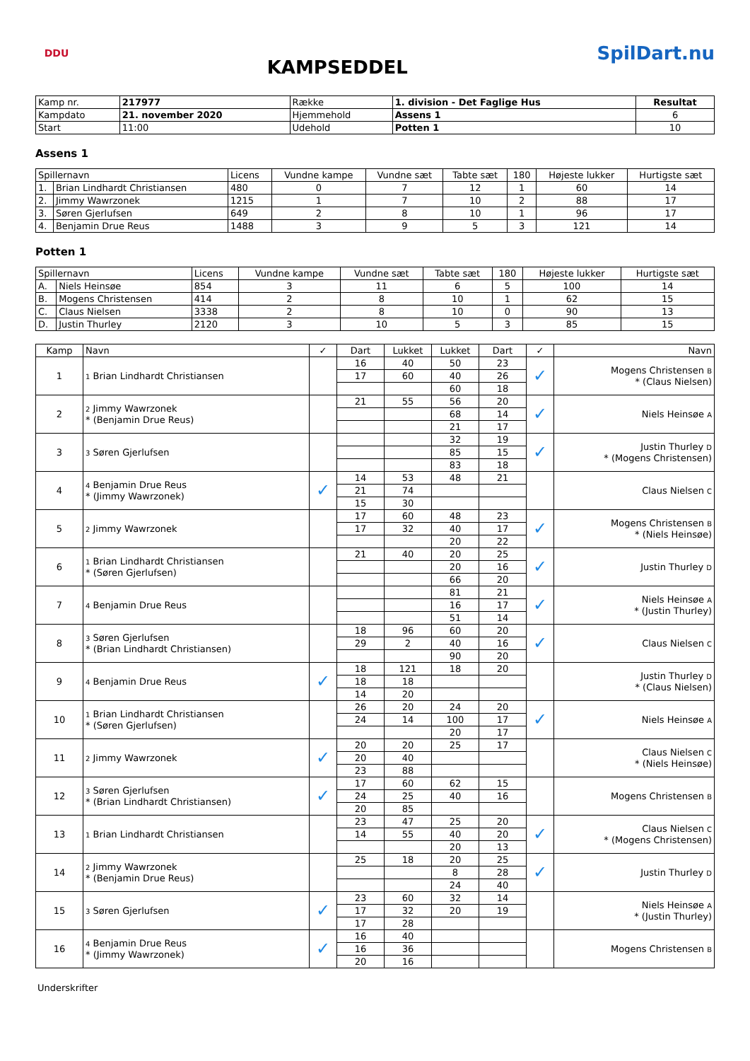DDU
KAMPSEDDEL
SpilDart.nu
| Kamp nr. | 217977 | Række | 1. division - Det Faglige Hus | Resultat |
| Kampdato | 21. november 2020 | Hjemmehold | Assens 1 | 6 |
| Start | 11:00 | Udehold | Potten 1 | 10 |
Assens 1
| Spillernavn | | Licens | Vundne kampe | Vundne sæt | Tabte sæt | 180 | Højeste lukker | Hurtigste sæt |
| --- | --- | --- | --- | --- | --- | --- | --- | --- |
| 1. | Brian Lindhardt Christiansen | 480 | 0 | 7 | 12 | 1 | 60 | 14 |
| 2. | Jimmy Wawrzonek | 1215 | 1 | 7 | 10 | 2 | 88 | 17 |
| 3. | Søren Gjerlufsen | 649 | 2 | 8 | 10 | 1 | 96 | 17 |
| 4. | Benjamin Drue Reus | 1488 | 3 | 9 | 5 | 3 | 121 | 14 |
Potten 1
| Spillernavn | | Licens | Vundne kampe | Vundne sæt | Tabte sæt | 180 | Højeste lukker | Hurtigste sæt |
| --- | --- | --- | --- | --- | --- | --- | --- | --- |
| A. | Niels Heinsøe | 854 | 3 | 11 | 6 | 5 | 100 | 14 |
| B. | Mogens Christensen | 414 | 2 | 8 | 10 | 1 | 62 | 15 |
| C. | Claus Nielsen | 3338 | 2 | 8 | 10 | 0 | 90 | 13 |
| D. | Justin Thurley | 2120 | 3 | 10 | 5 | 3 | 85 | 15 |
| Kamp | Navn | ✓ | Dart | Lukket | Lukket | Dart | ✓ | Navn |
| --- | --- | --- | --- | --- | --- | --- | --- | --- |
| 1 | 1 Brian Lindhardt Christiansen | | 16 | 40 | 50 | 23 | ✓ | Mogens Christensen B * (Claus Nielsen) |
| | | | 17 | 60 | 40 | 26 | | |
| | | | | | 60 | 18 | | |
| 2 | 2 Jimmy Wawrzonek * (Benjamin Drue Reus) | | 21 | 55 | 56 | 20 | ✓ | Niels Heinsøe A |
| | | | | | 68 | 14 | | |
| | | | | | 21 | 17 | | |
| 3 | 3 Søren Gjerlufsen | | | | 32 | 19 | ✓ | Justin Thurley D * (Mogens Christensen) |
| | | | | | 85 | 15 | | |
| | | | | | 83 | 18 | | |
| 4 | 4 Benjamin Drue Reus * (Jimmy Wawrzonek) | ✓ | 14 | 53 | 48 | 21 | | Claus Nielsen C |
| | | | 21 | 74 | | | | |
| | | | 15 | 30 | | | | |
| 5 | 2 Jimmy Wawrzonek | | 17 | 60 | 48 | 23 | ✓ | Mogens Christensen B * (Niels Heinsøe) |
| | | | 17 | 32 | 40 | 17 | | |
| | | | | | 20 | 22 | | |
| 6 | 1 Brian Lindhardt Christiansen * (Søren Gjerlufsen) | | 21 | 40 | 20 | 25 | ✓ | Justin Thurley D |
| | | | | | 20 | 16 | | |
| | | | | | 66 | 20 | | |
| 7 | 4 Benjamin Drue Reus | | | | 81 | 21 | ✓ | Niels Heinsøe A * (Justin Thurley) |
| | | | | | 16 | 17 | | |
| | | | | | 51 | 14 | | |
| 8 | 3 Søren Gjerlufsen * (Brian Lindhardt Christiansen) | | 18 | 96 | 60 | 20 | ✓ | Claus Nielsen C |
| | | | 29 | 2 | 40 | 16 | | |
| | | | | | 90 | 20 | | |
| 9 | 4 Benjamin Drue Reus | ✓ | 18 | 121 | 18 | 20 | | Justin Thurley D * (Claus Nielsen) |
| | | | 18 | 18 | | | | |
| | | | 14 | 20 | | | | |
| 10 | 1 Brian Lindhardt Christiansen * (Søren Gjerlufsen) | | 26 | 20 | 24 | 20 | ✓ | Niels Heinsøe A |
| | | | 24 | 14 | 100 | 17 | | |
| | | | | | 20 | 17 | | |
| 11 | 2 Jimmy Wawrzonek | ✓ | 20 | 20 | 25 | 17 | | Claus Nielsen C * (Niels Heinsøe) |
| | | | 20 | 40 | | | | |
| | | | 23 | 88 | | | | |
| 12 | 3 Søren Gjerlufsen * (Brian Lindhardt Christiansen) | ✓ | 17 | 60 | 62 | 15 | | Mogens Christensen B |
| | | | 24 | 25 | 40 | 16 | | |
| | | | 20 | 85 | | | | |
| 13 | 1 Brian Lindhardt Christiansen | | 23 | 47 | 25 | 20 | ✓ | Claus Nielsen C * (Mogens Christensen) |
| | | | 14 | 55 | 40 | 20 | | |
| | | | | | 20 | 13 | | |
| 14 | 2 Jimmy Wawrzonek * (Benjamin Drue Reus) | | 25 | 18 | 20 | 25 | ✓ | Justin Thurley D |
| | | | | | 8 | 28 | | |
| | | | | | 24 | 40 | | |
| 15 | 3 Søren Gjerlufsen | ✓ | 23 | 60 | 32 | 14 | | Niels Heinsøe A * (Justin Thurley) |
| | | | 17 | 32 | 20 | 19 | | |
| | | | 17 | 28 | | | | |
| 16 | 4 Benjamin Drue Reus * (Jimmy Wawrzonek) | ✓ | 16 | 40 | | | | Mogens Christensen B |
| | | | 16 | 36 | | | | |
| | | | 20 | 16 | | | | |
Underskrifter